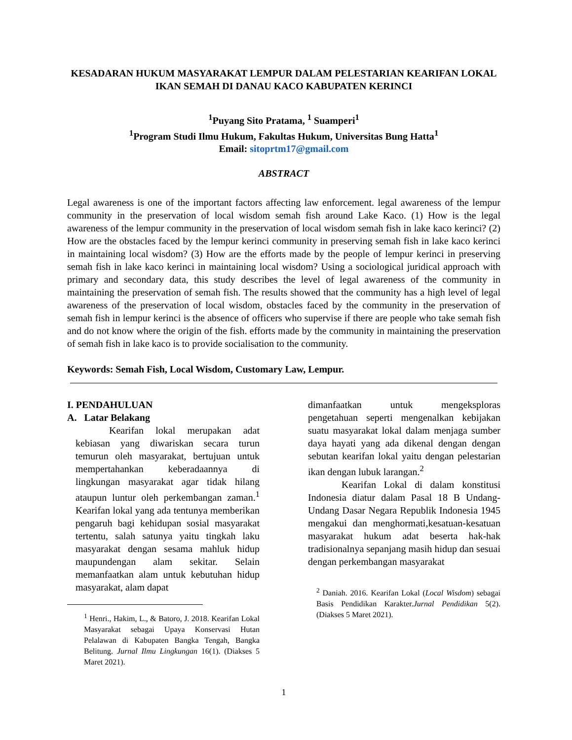KESADARAN HUKUM MASYARAKAT LEMPUR DALAM PELESTARIAN KEARIFAN LOKAL IKAN SEMAH DI DANAU KACO KABUPATEN KERINCI
<sup>1</sup> Puyang Sito Pratama, <sup>1</sup> Suamperi<sup>1</sup>
<sup>1</sup> Program Studi Ilmu Hukum, Fakultas Hukum, Universitas Bung Hatta<sup>1</sup>
Email: sitoprtm17@gmail.com
ABSTRACT
Legal awareness is one of the important factors affecting law enforcement. legal awareness of the lempur community in the preservation of local wisdom semah fish around Lake Kaco. (1) How is the legal awareness of the lempur community in the preservation of local wisdom semah fish in lake kaco kerinci? (2) How are the obstacles faced by the lempur kerinci community in preserving semah fish in lake kaco kerinci in maintaining local wisdom? (3) How are the efforts made by the people of lempur kerinci in preserving semah fish in lake kaco kerinci in maintaining local wisdom? Using a sociological juridical approach with primary and secondary data, this study describes the level of legal awareness of the community in maintaining the preservation of semah fish. The results showed that the community has a high level of legal awareness of the preservation of local wisdom, obstacles faced by the community in the preservation of semah fish in lempur kerinci is the absence of officers who supervise if there are people who take semah fish and do not know where the origin of the fish. efforts made by the community in maintaining the preservation of semah fish in lake kaco is to provide socialisation to the community.
Keywords: Semah Fish, Local Wisdom, Customary Law, Lempur.
I. PENDAHULUAN
A. Latar Belakang
Kearifan lokal merupakan adat kebiasan yang diwariskan secara turun temurun oleh masyarakat, bertujuan untuk mempertahankan keberadaannya di lingkungan masyarakat agar tidak hilang ataupun luntur oleh perkembangan zaman.<sup>1</sup> Kearifan lokal yang ada tentunya memberikan pengaruh bagi kehidupan sosial masyarakat tertentu, salah satunya yaitu tingkah laku masyarakat dengan sesama mahluk hidup maupundengan alam sekitar. Selain memanfaatkan alam untuk kebutuhan hidup masyarakat, alam dapat
<sup>1</sup> Henri., Hakim, L., & Batoro, J. 2018. Kearifan Lokal Masyarakat sebagai Upaya Konservasi Hutan Pelalawan di Kabupaten Bangka Tengah, Bangka Belitung. Jurnal Ilmu Lingkungan 16(1). (Diakses 5 Maret 2021).
dimanfaatkan untuk mengeksploras pengetahuan seperti mengenalkan kebijakan suatu masyarakat lokal dalam menjaga sumber daya hayati yang ada dikenal dengan dengan sebutan kearifan lokal yaitu dengan pelestarian ikan dengan lubuk larangan.<sup>2</sup>
Kearifan Lokal di dalam konstitusi Indonesia diatur dalam Pasal 18 B Undang-Undang Dasar Negara Republik Indonesia 1945 mengakui dan menghormati,kesatuan-kesatuan masyarakat hukum adat beserta hak-hak tradisionalnya sepanjang masih hidup dan sesuai dengan perkembangan masyarakat
<sup>2</sup> Daniah. 2016. Kearifan Lokal (Local Wisdom) sebagai Basis Pendidikan Karakter.Jurnal Pendidikan 5(2).(Diakses 5 Maret 2021).
1